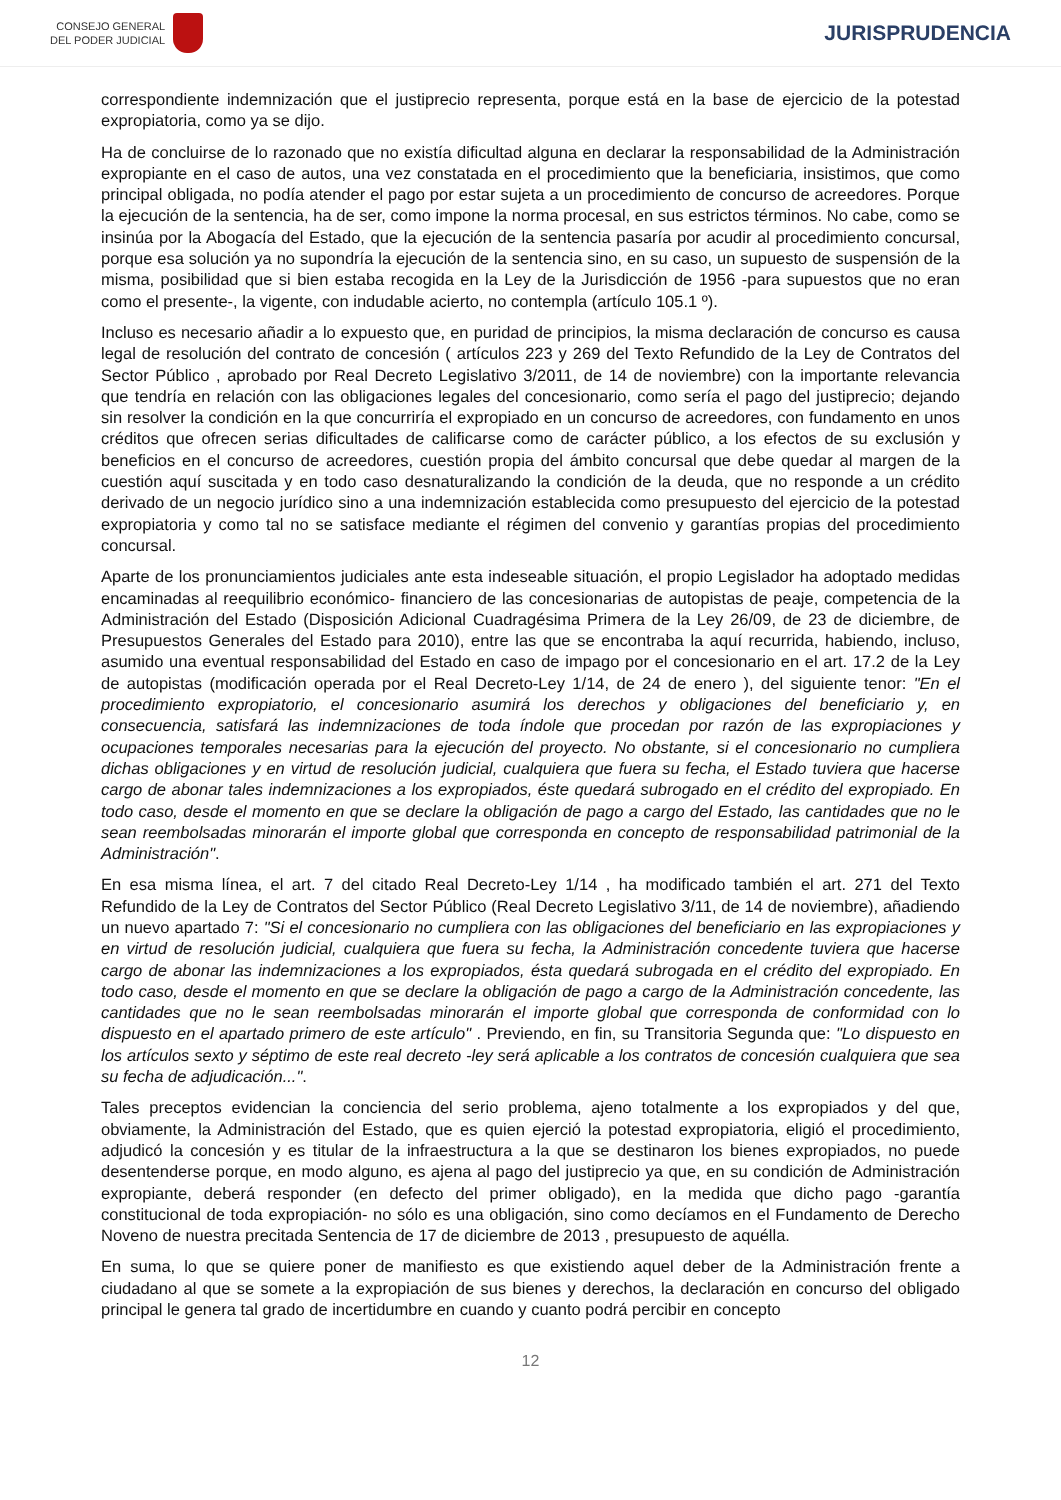CONSEJO GENERAL
DEL PODER JUDICIAL
JURISPRUDENCIA
correspondiente indemnización que el justiprecio representa, porque está en la base de ejercicio de la potestad expropiatoria, como ya se dijo.
Ha de concluirse de lo razonado que no existía dificultad alguna en declarar la responsabilidad de la Administración expropiante en el caso de autos, una vez constatada en el procedimiento que la beneficiaria, insistimos, que como principal obligada, no podía atender el pago por estar sujeta a un procedimiento de concurso de acreedores. Porque la ejecución de la sentencia, ha de ser, como impone la norma procesal, en sus estrictos términos. No cabe, como se insinúa por la Abogacía del Estado, que la ejecución de la sentencia pasaría por acudir al procedimiento concursal, porque esa solución ya no supondría la ejecución de la sentencia sino, en su caso, un supuesto de suspensión de la misma, posibilidad que si bien estaba recogida en la Ley de la Jurisdicción de 1956 -para supuestos que no eran como el presente-, la vigente, con indudable acierto, no contempla (artículo 105.1 º).
Incluso es necesario añadir a lo expuesto que, en puridad de principios, la misma declaración de concurso es causa legal de resolución del contrato de concesión ( artículos 223 y 269 del Texto Refundido de la Ley de Contratos del Sector Público , aprobado por Real Decreto Legislativo 3/2011, de 14 de noviembre) con la importante relevancia que tendría en relación con las obligaciones legales del concesionario, como sería el pago del justiprecio; dejando sin resolver la condición en la que concurriría el expropiado en un concurso de acreedores, con fundamento en unos créditos que ofrecen serias dificultades de calificarse como de carácter público, a los efectos de su exclusión y beneficios en el concurso de acreedores, cuestión propia del ámbito concursal que debe quedar al margen de la cuestión aquí suscitada y en todo caso desnaturalizando la condición de la deuda, que no responde a un crédito derivado de un negocio jurídico sino a una indemnización establecida como presupuesto del ejercicio de la potestad expropiatoria y como tal no se satisface mediante el régimen del convenio y garantías propias del procedimiento concursal.
Aparte de los pronunciamientos judiciales ante esta indeseable situación, el propio Legislador ha adoptado medidas encaminadas al reequilibrio económico- financiero de las concesionarias de autopistas de peaje, competencia de la Administración del Estado (Disposición Adicional Cuadragésima Primera de la Ley 26/09, de 23 de diciembre, de Presupuestos Generales del Estado para 2010), entre las que se encontraba la aquí recurrida, habiendo, incluso, asumido una eventual responsabilidad del Estado en caso de impago por el concesionario en el art. 17.2 de la Ley de autopistas (modificación operada por el Real Decreto-Ley 1/14, de 24 de enero ), del siguiente tenor: "En el procedimiento expropiatorio, el concesionario asumirá los derechos y obligaciones del beneficiario y, en consecuencia, satisfará las indemnizaciones de toda índole que procedan por razón de las expropiaciones y ocupaciones temporales necesarias para la ejecución del proyecto. No obstante, si el concesionario no cumpliera dichas obligaciones y en virtud de resolución judicial, cualquiera que fuera su fecha, el Estado tuviera que hacerse cargo de abonar tales indemnizaciones a los expropiados, éste quedará subrogado en el crédito del expropiado. En todo caso, desde el momento en que se declare la obligación de pago a cargo del Estado, las cantidades que no le sean reembolsadas minorarán el importe global que corresponda en concepto de responsabilidad patrimonial de la Administración".
En esa misma línea, el art. 7 del citado Real Decreto-Ley 1/14 , ha modificado también el art. 271 del Texto Refundido de la Ley de Contratos del Sector Público (Real Decreto Legislativo 3/11, de 14 de noviembre), añadiendo un nuevo apartado 7: "Si el concesionario no cumpliera con las obligaciones del beneficiario en las expropiaciones y en virtud de resolución judicial, cualquiera que fuera su fecha, la Administración concedente tuviera que hacerse cargo de abonar las indemnizaciones a los expropiados, ésta quedará subrogada en el crédito del expropiado. En todo caso, desde el momento en que se declare la obligación de pago a cargo de la Administración concedente, las cantidades que no le sean reembolsadas minorarán el importe global que corresponda de conformidad con lo dispuesto en el apartado primero de este artículo" . Previendo, en fin, su Transitoria Segunda que: "Lo dispuesto en los artículos sexto y séptimo de este real decreto -ley será aplicable a los contratos de concesión cualquiera que sea su fecha de adjudicación...".
Tales preceptos evidencian la conciencia del serio problema, ajeno totalmente a los expropiados y del que, obviamente, la Administración del Estado, que es quien ejerció la potestad expropiatoria, eligió el procedimiento, adjudicó la concesión y es titular de la infraestructura a la que se destinaron los bienes expropiados, no puede desentenderse porque, en modo alguno, es ajena al pago del justiprecio ya que, en su condición de Administración expropiante, deberá responder (en defecto del primer obligado), en la medida que dicho pago -garantía constitucional de toda expropiación- no sólo es una obligación, sino como decíamos en el Fundamento de Derecho Noveno de nuestra precitada Sentencia de 17 de diciembre de 2013 , presupuesto de aquélla.
En suma, lo que se quiere poner de manifiesto es que existiendo aquel deber de la Administración frente a ciudadano al que se somete a la expropiación de sus bienes y derechos, la declaración en concurso del obligado principal le genera tal grado de incertidumbre en cuando y cuanto podrá percibir en concepto
12